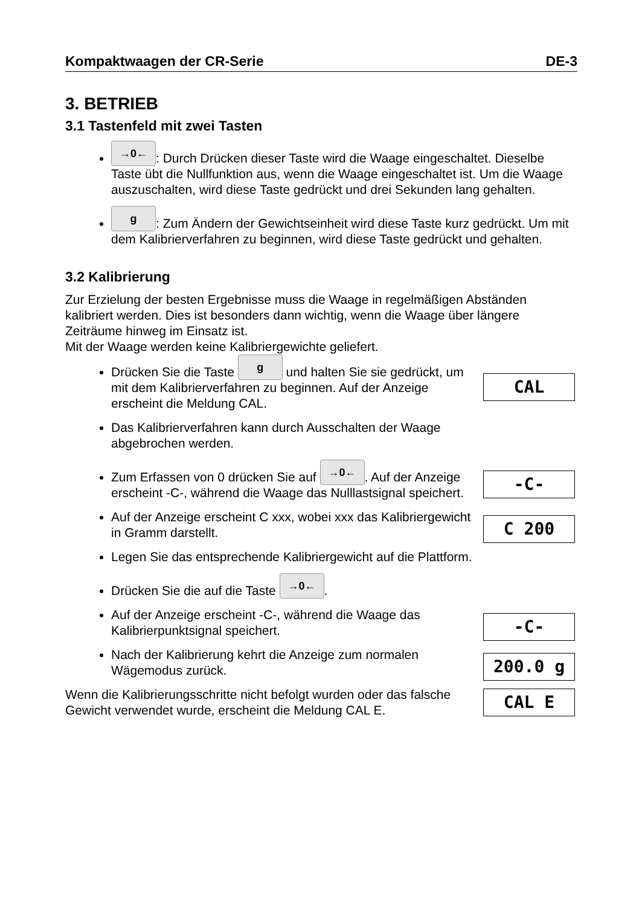Kompaktwaagen der CR-Serie DE-3
3. BETRIEB
3.1 Tastenfeld mit zwei Tasten
→0←: Durch Drücken dieser Taste wird die Waage eingeschaltet. Dieselbe Taste übt die Nullfunktion aus, wenn die Waage eingeschaltet ist. Um die Waage auszuschalten, wird diese Taste gedrückt und drei Sekunden lang gehalten.
g: Zum Ändern der Gewichtseinheit wird diese Taste kurz gedrückt. Um mit dem Kalibrierverfahren zu beginnen, wird diese Taste gedrückt und gehalten.
3.2 Kalibrierung
Zur Erzielung der besten Ergebnisse muss die Waage in regelmäßigen Abständen kalibriert werden. Dies ist besonders dann wichtig, wenn die Waage über längere Zeiträume hinweg im Einsatz ist.
Mit der Waage werden keine Kalibriergewichte geliefert.
Drücken Sie die Taste g und halten Sie sie gedrückt, um mit dem Kalibrierverfahren zu beginnen. Auf der Anzeige erscheint die Meldung CAL.
CAL
Das Kalibrierverfahren kann durch Ausschalten der Waage abgebrochen werden.
Zum Erfassen von 0 drücken Sie auf →0←. Auf der Anzeige erscheint -C-, während die Waage das Nulllastsignal speichert.
-C-
Auf der Anzeige erscheint C xxx, wobei xxx das Kalibriergewicht in Gramm darstellt.
C 200
Legen Sie das entsprechende Kalibriergewicht auf die Plattform.
Drücken Sie die auf die Taste →0←.
Auf der Anzeige erscheint -C-, während die Waage das Kalibrierpunktsignal speichert.
-C-
Nach der Kalibrierung kehrt die Anzeige zum normalen Wägemodus zurück.
200.0 g
Wenn die Kalibrierungsschritte nicht befolgt wurden oder das falsche Gewicht verwendet wurde, erscheint die Meldung CAL E.
CAL E